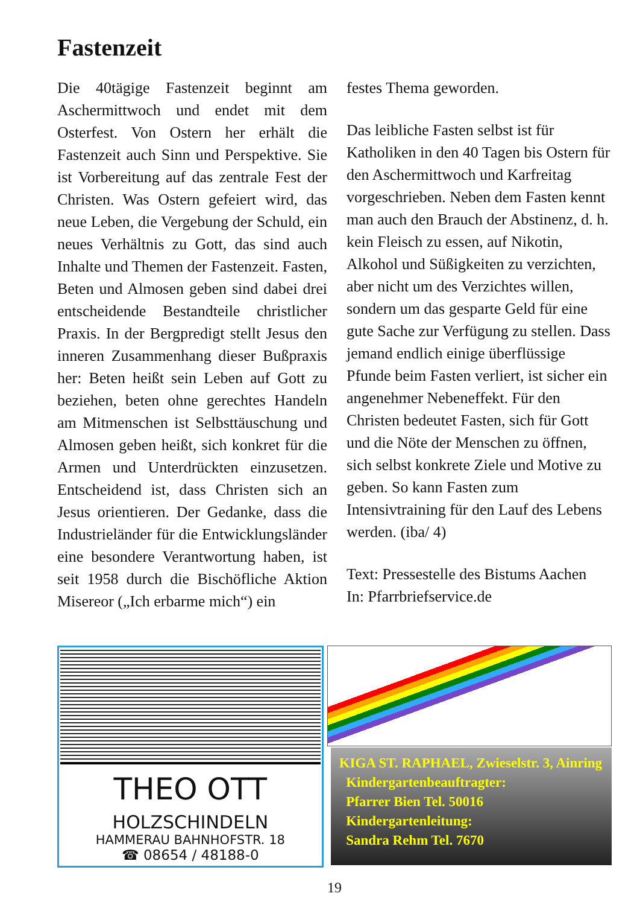Fastenzeit
Die 40tägige Fastenzeit beginnt am Aschermittwoch und endet mit dem Osterfest. Von Ostern her erhält die Fastenzeit auch Sinn und Perspektive. Sie ist Vorbereitung auf das zentrale Fest der Christen. Was Ostern gefeiert wird, das neue Leben, die Vergebung der Schuld, ein neues Verhältnis zu Gott, das sind auch Inhalte und Themen der Fastenzeit. Fasten, Beten und Almosen geben sind dabei drei entscheidende Bestandteile christlicher Praxis. In der Bergpredigt stellt Jesus den inneren Zusammenhang dieser Bußpraxis her: Beten heißt sein Leben auf Gott zu beziehen, beten ohne gerechtes Handeln am Mitmenschen ist Selbsttäuschung und Almosen geben heißt, sich konkret für die Armen und Unterdrückten einzusetzen. Entscheidend ist, dass Christen sich an Jesus orientieren. Der Gedanke, dass die Industrieländer für die Entwicklungsländer eine besondere Verantwortung haben, ist seit 1958 durch die Bischöfliche Aktion Misereor („Ich erbarme mich“) ein
festes Thema geworden.
Das leibliche Fasten selbst ist für Katholiken in den 40 Tagen bis Ostern für den Aschermittwoch und Karfreitag vorgeschrieben. Neben dem Fasten kennt man auch den Brauch der Abstinenz, d. h. kein Fleisch zu essen, auf Nikotin, Alkohol und Süßigkeiten zu verzichten, aber nicht um des Verzichtes willen, sondern um das gesparte Geld für eine gute Sache zur Verfügung zu stellen. Dass jemand endlich einige überflüssige Pfunde beim Fasten verliert, ist sicher ein angenehmer Nebeneffekt. Für den Christen bedeutet Fasten, sich für Gott und die Nöte der Menschen zu öffnen, sich selbst konkrete Ziele und Motive zu geben. So kann Fasten zum Intensivtraining für den Lauf des Lebens werden. (iba/ 4)
Text: Pressestelle des Bistums Aachen
In: Pfarrbriefservice.de
THEO OTT
HOLZSCHINDELN
HAMMERAU BAHNHOFSTR. 18
☎ 08654 / 48188-0
KIGA ST. RAPHAEL, Zwieselstr. 3, Ainring
Kindergartenbeauftragter:
Pfarrer Bien Tel. 50016
Kindergartenleitung:
Sandra Rehm Tel. 7670
19